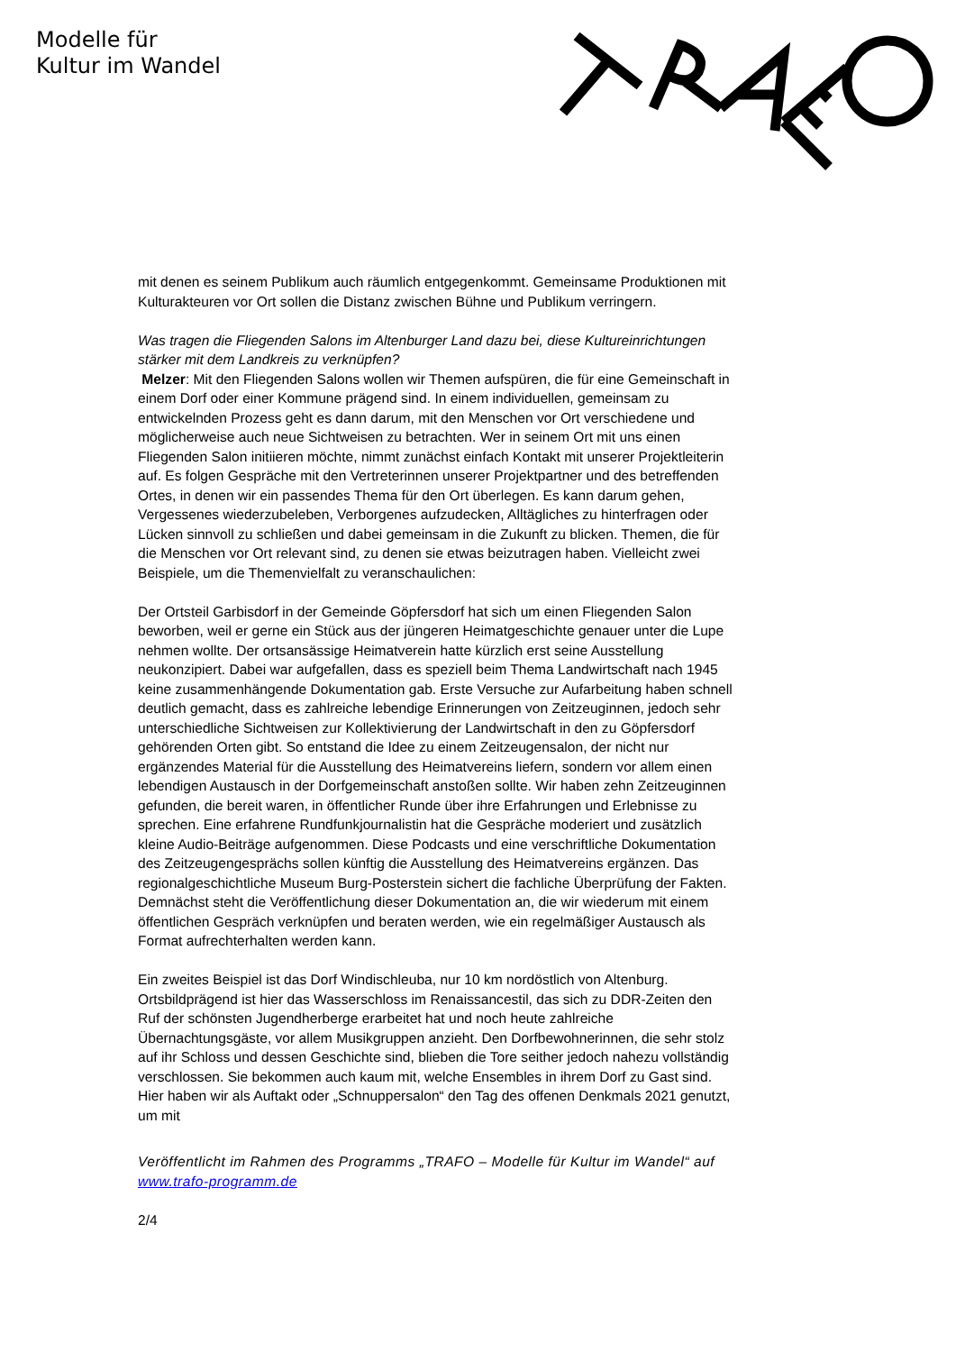Modelle für
Kultur im Wandel
mit denen es seinem Publikum auch räumlich entgegenkommt. Gemeinsame Produktionen mit Kulturakteuren vor Ort sollen die Distanz zwischen Bühne und Publikum verringern.
Was tragen die Fliegenden Salons im Altenburger Land dazu bei, diese Kultureinrichtungen stärker mit dem Landkreis zu verknüpfen?
Melzer: Mit den Fliegenden Salons wollen wir Themen aufspüren, die für eine Gemeinschaft in einem Dorf oder einer Kommune prägend sind. In einem individuellen, gemeinsam zu entwickelnden Prozess geht es dann darum, mit den Menschen vor Ort verschiedene und möglicherweise auch neue Sichtweisen zu betrachten. Wer in seinem Ort mit uns einen Fliegenden Salon initiieren möchte, nimmt zunächst einfach Kontakt mit unserer Projektleiterin auf. Es folgen Gespräche mit den Vertreterinnen unserer Projektpartner und des betreffenden Ortes, in denen wir ein passendes Thema für den Ort überlegen. Es kann darum gehen, Vergessenes wiederzubeleben, Verborgenes aufzudecken, Alltägliches zu hinterfragen oder Lücken sinnvoll zu schließen und dabei gemeinsam in die Zukunft zu blicken. Themen, die für die Menschen vor Ort relevant sind, zu denen sie etwas beizutragen haben. Vielleicht zwei Beispiele, um die Themenvielfalt zu veranschaulichen:
Der Ortsteil Garbisdorf in der Gemeinde Göpfersdorf hat sich um einen Fliegenden Salon beworben, weil er gerne ein Stück aus der jüngeren Heimatgeschichte genauer unter die Lupe nehmen wollte. Der ortsansässige Heimatverein hatte kürzlich erst seine Ausstellung neukonzipiert. Dabei war aufgefallen, dass es speziell beim Thema Landwirtschaft nach 1945 keine zusammenhängende Dokumentation gab. Erste Versuche zur Aufarbeitung haben schnell deutlich gemacht, dass es zahlreiche lebendige Erinnerungen von Zeitzeuginnen, jedoch sehr unterschiedliche Sichtweisen zur Kollektivierung der Landwirtschaft in den zu Göpfersdorf gehörenden Orten gibt. So entstand die Idee zu einem Zeitzeugensalon, der nicht nur ergänzendes Material für die Ausstellung des Heimatvereins liefern, sondern vor allem einen lebendigen Austausch in der Dorfgemeinschaft anstoßen sollte. Wir haben zehn Zeitzeuginnen gefunden, die bereit waren, in öffentlicher Runde über ihre Erfahrungen und Erlebnisse zu sprechen. Eine erfahrene Rundfunkjournalistin hat die Gespräche moderiert und zusätzlich kleine Audio-Beiträge aufgenommen. Diese Podcasts und eine verschriftliche Dokumentation des Zeitzeugengesprächs sollen künftig die Ausstellung des Heimatvereins ergänzen. Das regionalgeschichtliche Museum Burg-Posterstein sichert die fachliche Überprüfung der Fakten. Demnächst steht die Veröffentlichung dieser Dokumentation an, die wir wiederum mit einem öffentlichen Gespräch verknüpfen und beraten werden, wie ein regelmäßiger Austausch als Format aufrechterhalten werden kann.
Ein zweites Beispiel ist das Dorf Windischleuba, nur 10 km nordöstlich von Altenburg. Ortsbildprägend ist hier das Wasserschloss im Renaissancestil, das sich zu DDR-Zeiten den Ruf der schönsten Jugendherberge erarbeitet hat und noch heute zahlreiche Übernachtungsgäste, vor allem Musikgruppen anzieht. Den Dorfbewohnerinnen, die sehr stolz auf ihr Schloss und dessen Geschichte sind, blieben die Tore seither jedoch nahezu vollständig verschlossen. Sie bekommen auch kaum mit, welche Ensembles in ihrem Dorf zu Gast sind. Hier haben wir als Auftakt oder „Schnuppersalon“ den Tag des offenen Denkmals 2021 genutzt, um mit
Veröffentlicht im Rahmen des Programms „TRAFO – Modelle für Kultur im Wandel“ auf www.trafo-programm.de
2/4